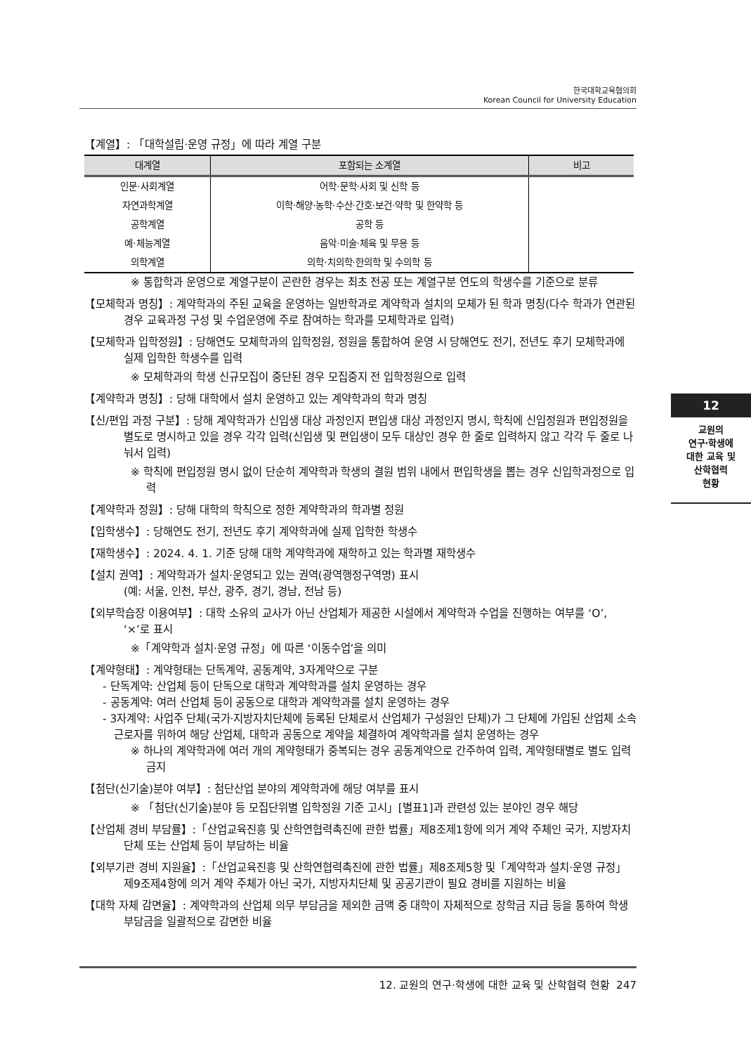한국대학교육협의회
Korean Council for University Education
【계열】: 「대학설립·운영 규정」에 따라 계열 구분
| 대계열 | 포함되는 소계열 | 비고 |
| --- | --- | --- |
| 인문·사회계열 | 어학·문학·사회 및 신학 등 | |
| 자연과학계열 | 이학·해양·농학·수산·간호·보건·약학 및 한약학 등 | |
| 공학계열 | 공학 등 | |
| 예·체능계열 | 음악·미술·체육 및 무용 등 | |
| 의학계열 | 의학·치의학·한의학 및 수의학 등 | |
※ 통합학과 운영으로 계열구분이 곤란한 경우는 최초 전공 또는 계열구분 연도의 학생수를 기준으로 분류
【모체학과 명칭】: 계약학과의 주된 교육을 운영하는 일반학과로 계약학과 설치의 모체가 된 학과 명칭(다수 학과가 연관된 경우 교육과정 구성 및 수업운영에 주로 참여하는 학과를 모체학과로 입력)
【모체학과 입학정원】: 당해연도 모체학과의 입학정원, 정원을 통합하여 운영 시 당해연도 전기, 전년도 후기 모체학과에 실제 입학한 학생수를 입력
※ 모체학과의 학생 신규모집이 중단된 경우 모집중지 전 입학정원으로 입력
【계약학과 명칭】: 당해 대학에서 설치 운영하고 있는 계약학과의 학과 명칭
【신/편입 과정 구분】: 당해 계약학과가 신입생 대상 과정인지 편입생 대상 과정인지 명시, 학칙에 신입정원과 편입정원을 별도로 명시하고 있을 경우 각각 입력(신입생 및 편입생이 모두 대상인 경우 한 줄로 입력하지 않고 각각 두 줄로 나눠서 입력)
※ 학칙에 편입정원 명시 없이 단순히 계약학과 학생의 결원 범위 내에서 편입학생을 뽑는 경우 신입학과정으로 입력
【계약학과 정원】: 당해 대학의 학칙으로 정한 계약학과의 학과별 정원
【입학생수】: 당해연도 전기, 전년도 후기 계약학과에 실제 입학한 학생수
【재학생수】: 2024. 4. 1. 기준 당해 대학 계약학과에 재학하고 있는 학과별 재학생수
【설치 권역】: 계약학과가 설치·운영되고 있는 권역(광역행정구역명) 표시
(예: 서울, 인천, 부산, 광주, 경기, 경남, 전남 등)
【외부학습장 이용여부】: 대학 소유의 교사가 아닌 산업체가 제공한 시설에서 계약학과 수업을 진행하는 여부를 ‘O’, ‘×’로 표시
※「계약학과 설치·운영 규정」에 따른 ‘이동수업’을 의미
【계약형태】: 계약형태는 단독계약, 공동계약, 3자계약으로 구분
- 단독계약: 산업체 등이 단독으로 대학과 계약학과를 설치 운영하는 경우
- 공동계약: 여러 산업체 등이 공동으로 대학과 계약학과를 설치 운영하는 경우
- 3자계약: 사업주 단체(국가·지방자치단체에 등록된 단체로서 산업체가 구성원인 단체)가 그 단체에 가입된 산업체 소속 근로자를 위하여 해당 산업체, 대학과 공동으로 계약을 체결하여 계약학과를 설치 운영하는 경우
※ 하나의 계약학과에 여러 개의 계약형태가 중복되는 경우 공동계약으로 간주하여 입력, 계약형태별로 별도 입력 금지
【첨단(신기술)분야 여부】: 첨단산업 분야의 계약학과에 해당 여부를 표시
※ 「첨단(신기술)분야 등 모집단위별 입학정원 기준 고시」[별표1]과 관련성 있는 분야인 경우 해당
【산업체 경비 부담률】:「산업교육진흥 및 산학연협력촉진에 관한 법률」제8조제1항에 의거 계약 주체인 국가, 지방자치단체 또는 산업체 등이 부담하는 비율
【외부기관 경비 지원율】:「산업교육진흥 및 산학연협력촉진에 관한 법률」제8조제5항 및「계약학과 설치·운영 규정」제9조제4항에 의거 계약 주체가 아닌 국가, 지방자치단체 및 공공기관이 필요 경비를 지원하는 비율
【대학 자체 감면율】: 계약학과의 산업체 의무 부담금을 제외한 금액 중 대학이 자체적으로 장학금 지급 등을 통하여 학생 부담금을 일괄적으로 감면한 비율
12
교원의
연구·학생에
대한 교육 및
산학협력
현황
12. 교원의 연구·학생에 대한 교육 및 산학협력 현황 247